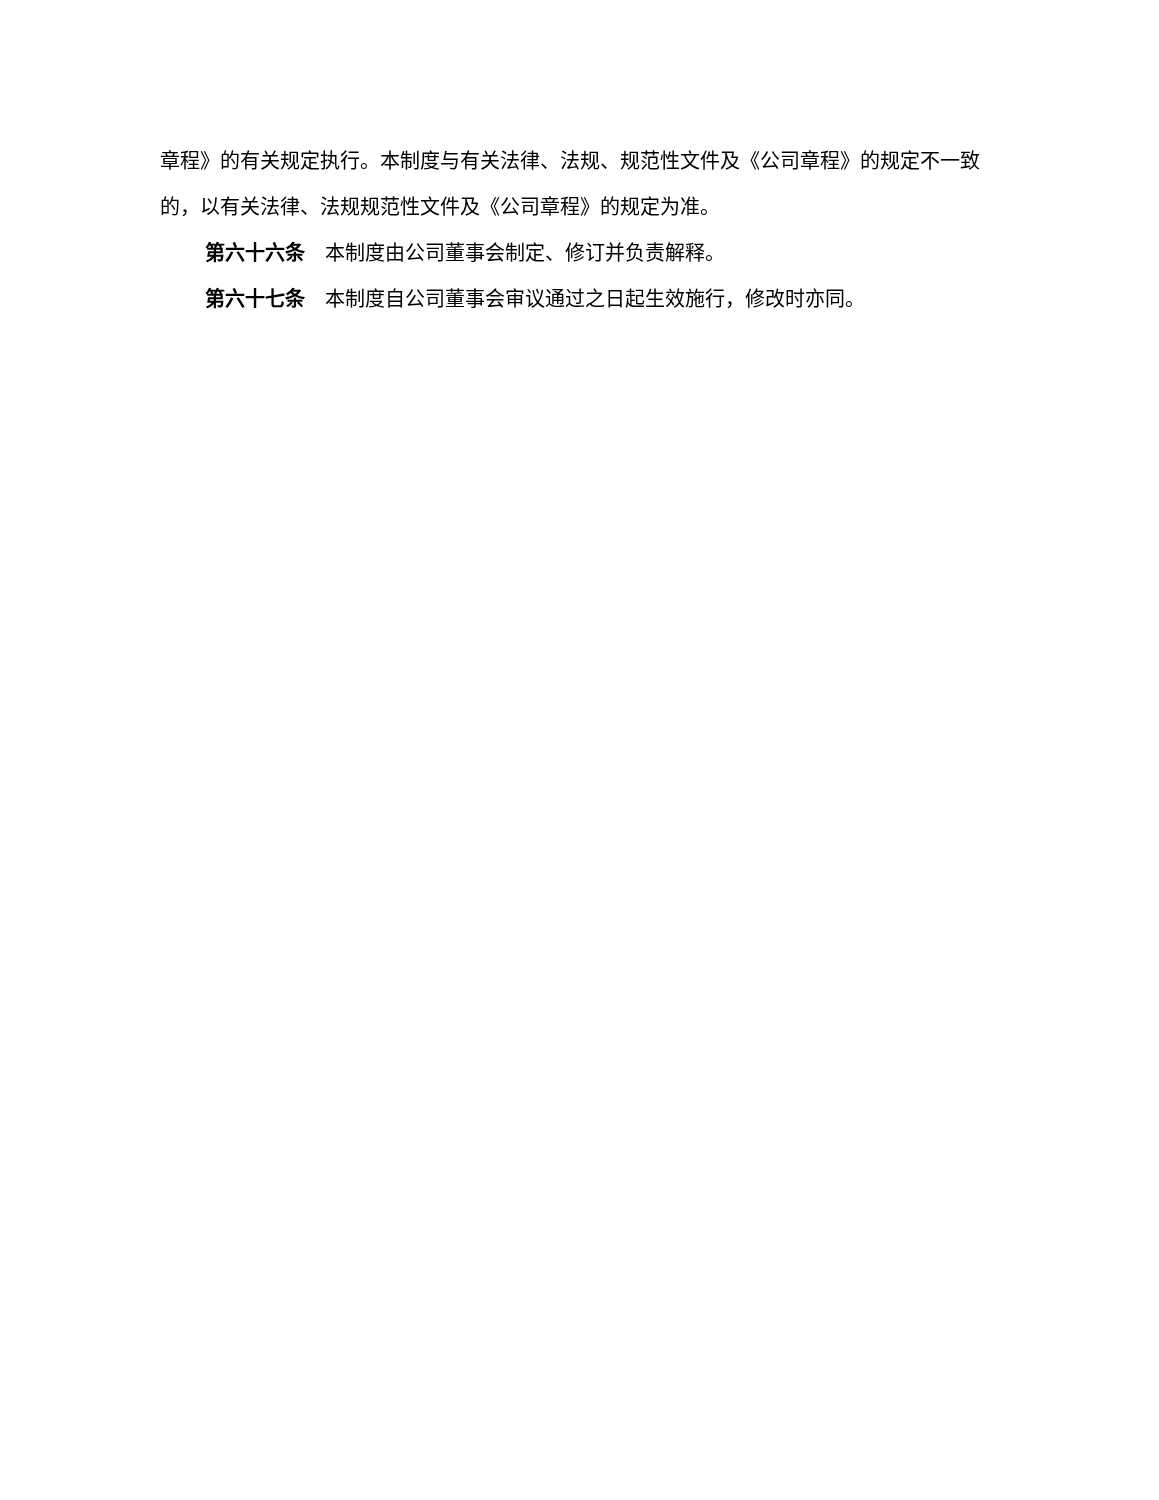章程》的有关规定执行。本制度与有关法律、法规、规范性文件及《公司章程》的规定不一致的，以有关法律、法规规范性文件及《公司章程》的规定为准。
第六十六条　本制度由公司董事会制定、修订并负责解释。
第六十七条　本制度自公司董事会审议通过之日起生效施行，修改时亦同。